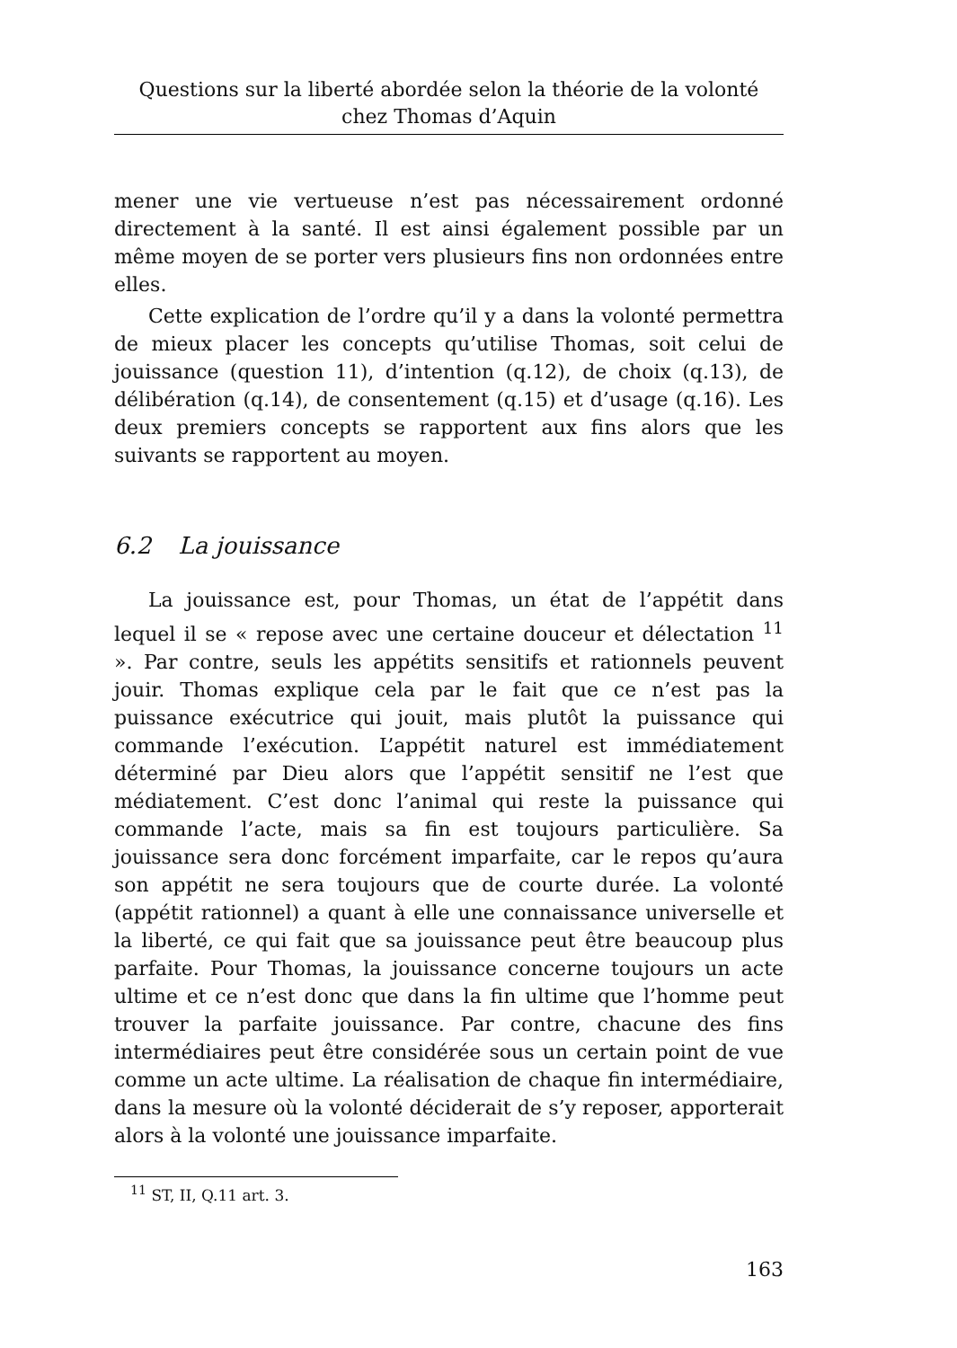Questions sur la liberté abordée selon la théorie de la volonté chez Thomas d’Aquin
mener une vie vertueuse n’est pas nécessairement ordonné directement à la santé. Il est ainsi également possible par un même moyen de se porter vers plusieurs fins non ordonnées entre elles.
Cette explication de l’ordre qu’il y a dans la volonté permettra de mieux placer les concepts qu’utilise Thomas, soit celui de jouissance (question 11), d’intention (q.12), de choix (q.13), de délibération (q.14), de consentement (q.15) et d’usage (q.16). Les deux premiers concepts se rapportent aux fins alors que les suivants se rapportent au moyen.
6.2 La jouissance
La jouissance est, pour Thomas, un état de l’appétit dans lequel il se « repose avec une certaine douceur et délectation <sup>11</sup> ». Par contre, seuls les appétits sensitifs et rationnels peuvent jouir. Thomas explique cela par le fait que ce n’est pas la puissance exécutrice qui jouit, mais plutôt la puissance qui commande l’exécution. L’appétit naturel est immédiatement déterminé par Dieu alors que l’appétit sensitif ne l’est que médiatement. C’est donc l’animal qui reste la puissance qui commande l’acte, mais sa fin est toujours particulière. Sa jouissance sera donc forcément imparfaite, car le repos qu’aura son appétit ne sera toujours que de courte durée. La volonté (appétit rationnel) a quant à elle une connaissance universelle et la liberté, ce qui fait que sa jouissance peut être beaucoup plus parfaite. Pour Thomas, la jouissance concerne toujours un acte ultime et ce n’est donc que dans la fin ultime que l’homme peut trouver la parfaite jouissance. Par contre, chacune des fins intermédiaires peut être considérée sous un certain point de vue comme un acte ultime. La réalisation de chaque fin intermédiaire, dans la mesure où la volonté déciderait de s’y reposer, apporterait alors à la volonté une jouissance imparfaite.
<sup>11</sup> ST, II, Q.11 art. 3.
163